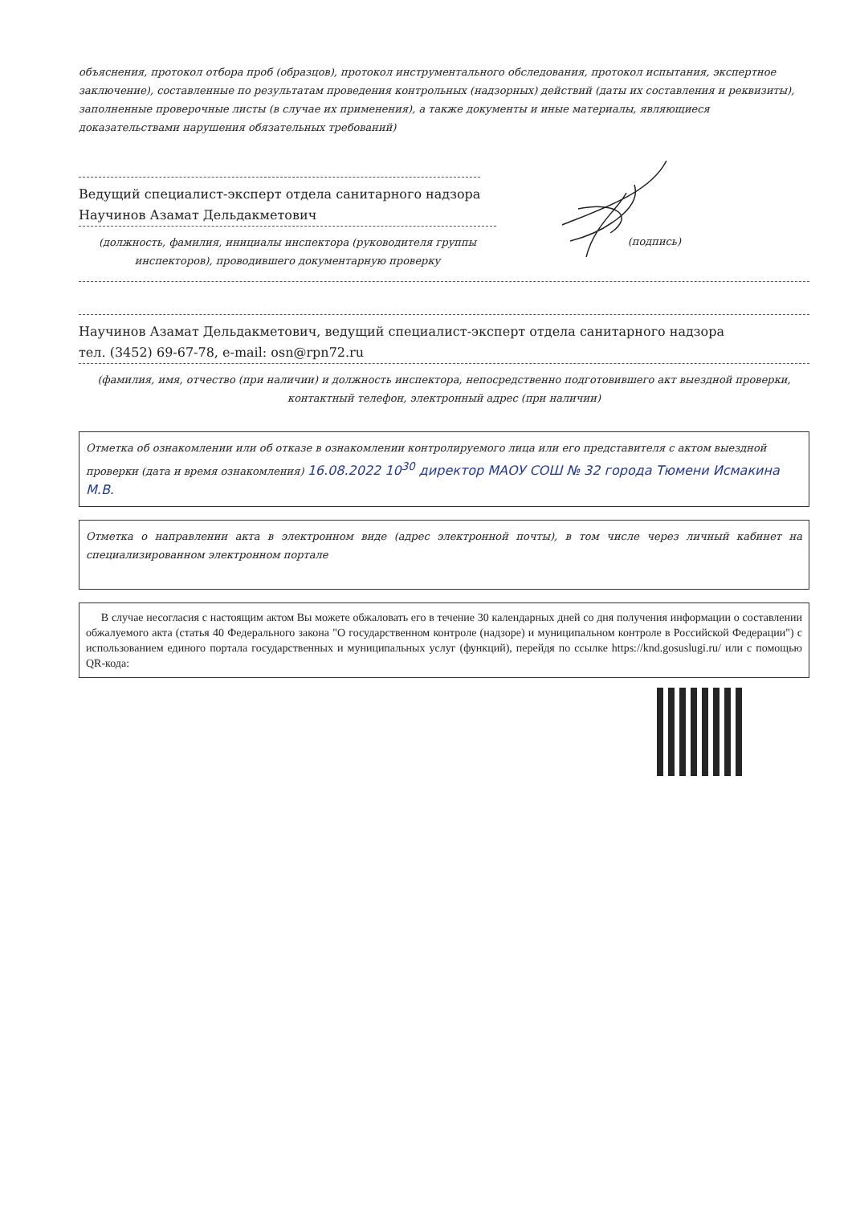объяснения, протокол отбора проб (образцов), протокол инструментального обследования, протокол испытания, экспертное заключение), составленные по результатам проведения контрольных (надзорных) действий (даты их составления и реквизиты), заполненные проверочные листы (в случае их применения), а также документы и иные материалы, являющиеся доказательствами нарушения обязательных требований)
Ведущий специалист-эксперт отдела санитарного надзора
Научинов Азамат Дельдакметович
(должность, фамилия, инициалы инспектора (руководителя группы инспекторов), проводившего документарную проверку
(подпись)
Научинов Азамат Дельдакметович, ведущий специалист-эксперт отдела санитарного надзора
тел. (3452) 69-67-78, e-mail: osn@rpn72.ru
(фамилия, имя, отчество (при наличии) и должность инспектора, непосредственно подготовившего акт выездной проверки, контактный телефон, электронный адрес (при наличии)
Отметка об ознакомлении или об отказе в ознакомлении контролируемого лица или его представителя с актом выездной проверки (дата и время ознакомления) 16.08.2022 10<sup>30</sup> директор МАОУ СОШ № 32 города Тюмени Исмакина М.В.
Отметка о направлении акта в электронном виде (адрес электронной почты), в том числе через личный кабинет на специализированном электронном портале
В случае несогласия с настоящим актом Вы можете обжаловать его в течение 30 календарных дней со дня получения информации о составлении обжалуемого акта (статья 40 Федерального закона "О государственном контроле (надзоре) и муниципальном контроле в Российской Федерации") с использованием единого портала государственных и муниципальных услуг (функций), перейдя по ссылке https://knd.gosuslugi.ru/ или с помощью QR-кода: